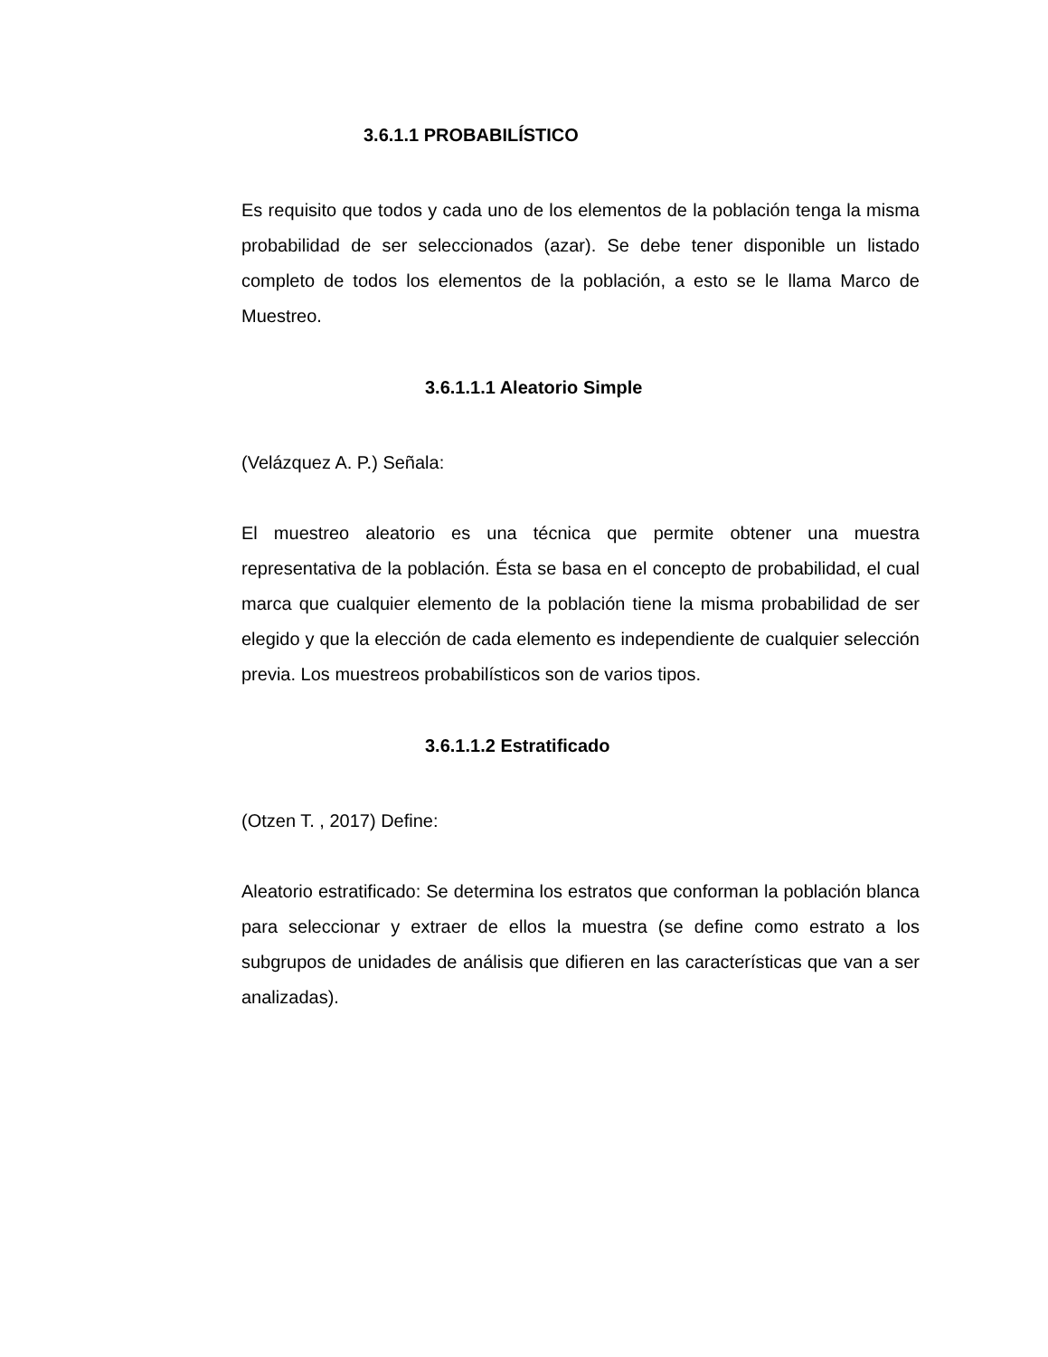3.6.1.1 PROBABILÍSTICO
Es requisito que todos y cada uno de los elementos de la población tenga la misma probabilidad de ser seleccionados (azar). Se debe tener disponible un listado completo de todos los elementos de la población, a esto se le llama Marco de Muestreo.
3.6.1.1.1 Aleatorio Simple
(Velázquez A. P.) Señala:
El muestreo aleatorio es una técnica que permite obtener una muestra representativa de la población. Ésta se basa en el concepto de probabilidad, el cual marca que cualquier elemento de la población tiene la misma probabilidad de ser elegido y que la elección de cada elemento es independiente de cualquier selección previa. Los muestreos probabilísticos son de varios tipos.
3.6.1.1.2 Estratificado
(Otzen T. , 2017) Define:
Aleatorio estratificado: Se determina los estratos que conforman la población blanca para seleccionar y extraer de ellos la muestra (se define como estrato a los subgrupos de unidades de análisis que difieren en las características que van a ser analizadas).